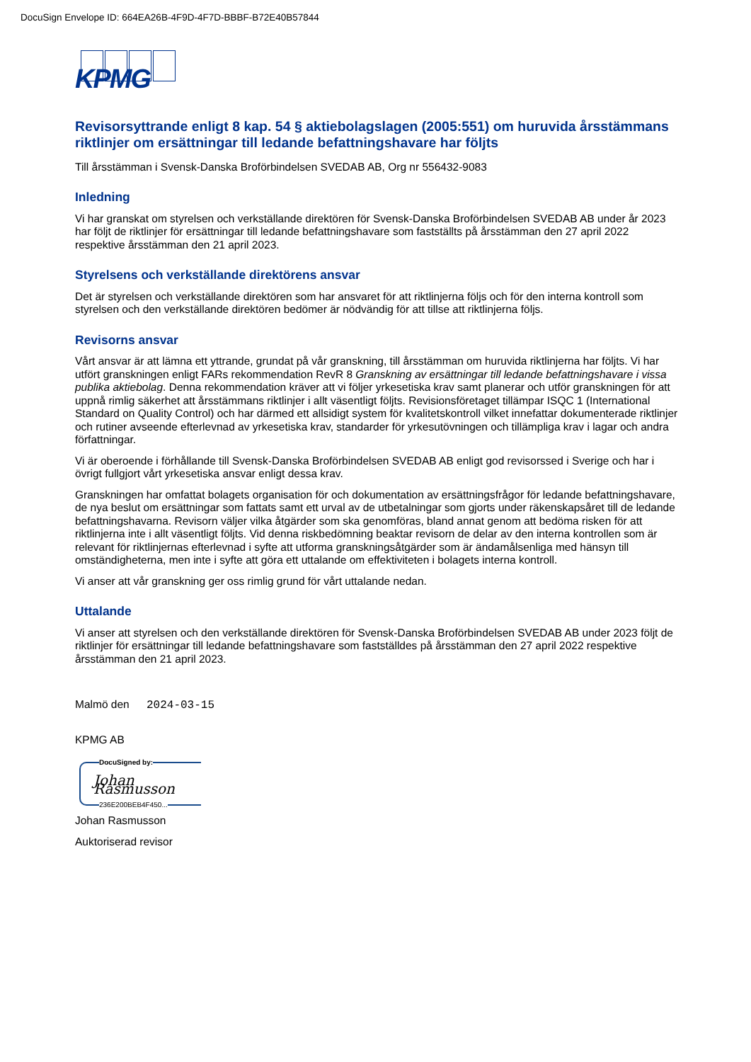DocuSign Envelope ID: 664EA26B-4F9D-4F7D-BBBF-B72E40B57844
KPMG
Revisorsyttrande enligt 8 kap. 54 § aktiebolagslagen (2005:551) om huruvida årsstämmans riktlinjer om ersättningar till ledande befattningshavare har följts
Till årsstämman i Svensk-Danska Broförbindelsen SVEDAB AB, Org nr 556432-9083
Inledning
Vi har granskat om styrelsen och verkställande direktören för Svensk-Danska Broförbindelsen SVEDAB AB under år 2023 har följt de riktlinjer för ersättningar till ledande befattningshavare som fastställts på årsstämman den 27 april 2022 respektive årsstämman den 21 april 2023.
Styrelsens och verkställande direktörens ansvar
Det är styrelsen och verkställande direktören som har ansvaret för att riktlinjerna följs och för den interna kontroll som styrelsen och den verkställande direktören bedömer är nödvändig för att tillse att riktlinjerna följs.
Revisorns ansvar
Vårt ansvar är att lämna ett yttrande, grundat på vår granskning, till årsstämman om huruvida riktlinjerna har följts. Vi har utfört granskningen enligt FARs rekommendation RevR 8 Granskning av ersättningar till ledande befattningshavare i vissa publika aktiebolag. Denna rekommendation kräver att vi följer yrkesetiska krav samt planerar och utför granskningen för att uppnå rimlig säkerhet att årsstämmans riktlinjer i allt väsentligt följts. Revisionsföretaget tillämpar ISQC 1 (International Standard on Quality Control) och har därmed ett allsidigt system för kvalitetskontroll vilket innefattar dokumenterade riktlinjer och rutiner avseende efterlevnad av yrkesetiska krav, standarder för yrkesutövningen och tillämpliga krav i lagar och andra författningar.
Vi är oberoende i förhållande till Svensk-Danska Broförbindelsen SVEDAB AB enligt god revisorssed i Sverige och har i övrigt fullgjort vårt yrkesetiska ansvar enligt dessa krav.
Granskningen har omfattat bolagets organisation för och dokumentation av ersättningsfrågor för ledande befattningshavare, de nya beslut om ersättningar som fattats samt ett urval av de utbetalningar som gjorts under räkenskapsåret till de ledande befattningshavarna. Revisorn väljer vilka åtgärder som ska genomföras, bland annat genom att bedöma risken för att riktlinjerna inte i allt väsentligt följts. Vid denna riskbedömning beaktar revisorn de delar av den interna kontrollen som är relevant för riktlinjernas efterlevnad i syfte att utforma granskningsåtgärder som är ändamålsenliga med hänsyn till omständigheterna, men inte i syfte att göra ett uttalande om effektiviteten i bolagets interna kontroll.
Vi anser att vår granskning ger oss rimlig grund för vårt uttalande nedan.
Uttalande
Vi anser att styrelsen och den verkställande direktören för Svensk-Danska Broförbindelsen SVEDAB AB under 2023 följt de riktlinjer för ersättningar till ledande befattningshavare som fastställdes på årsstämman den 27 april 2022 respektive årsstämman den 21 april 2023.
Malmö den 2024-03-15
KPMG AB
DocuSigned by:
Johan Rasmusson
236E200BEB4F450...
Johan Rasmusson
Auktoriserad revisor